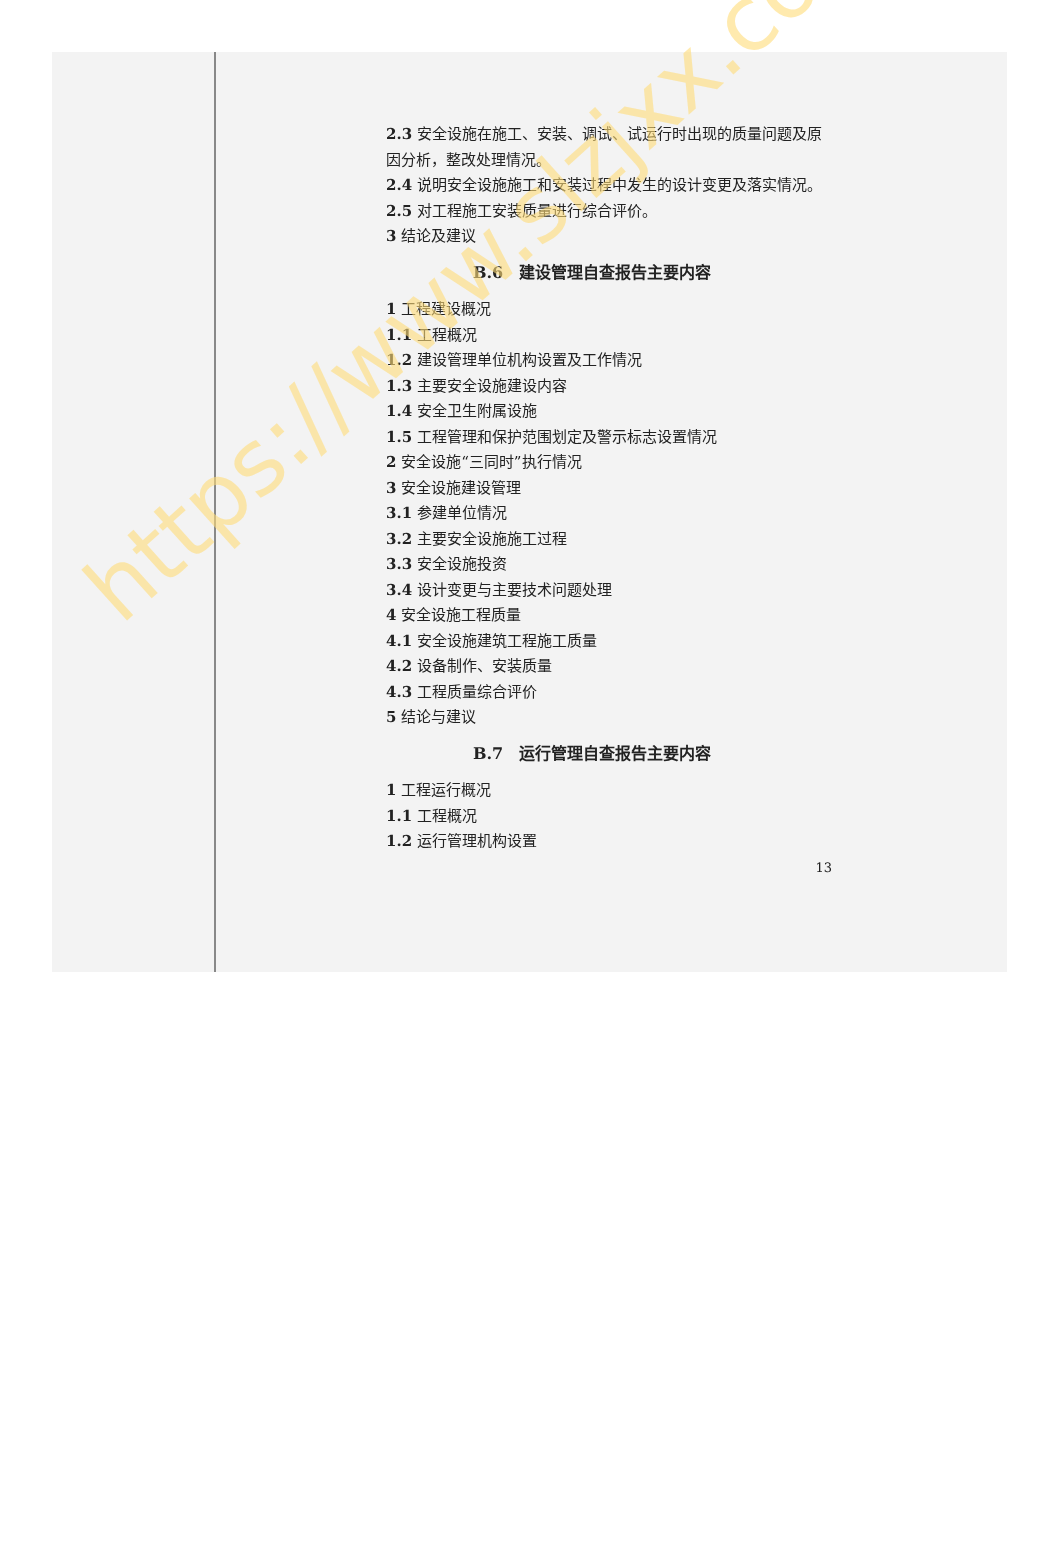2.3 安全设施在施工、安装、调试、试运行时出现的质量问题及原因分析，整改处理情况。
2.4 说明安全设施施工和安装过程中发生的设计变更及落实情况。
2.5 对工程施工安装质量进行综合评价。
3 结论及建议
B.6　建设管理自查报告主要内容
1 工程建设概况
1.1 工程概况
1.2 建设管理单位机构设置及工作情况
1.3 主要安全设施建设内容
1.4 安全卫生附属设施
1.5 工程管理和保护范围划定及警示标志设置情况
2 安全设施“三同时”执行情况
3 安全设施建设管理
3.1 参建单位情况
3.2 主要安全设施施工过程
3.3 安全设施投资
3.4 设计变更与主要技术问题处理
4 安全设施工程质量
4.1 安全设施建筑工程施工质量
4.2 设备制作、安装质量
4.3 工程质量综合评价
5 结论与建议
B.7　运行管理自查报告主要内容
1 工程运行概况
1.1 工程概况
1.2 运行管理机构设置
13
https://www.slzjxx.com